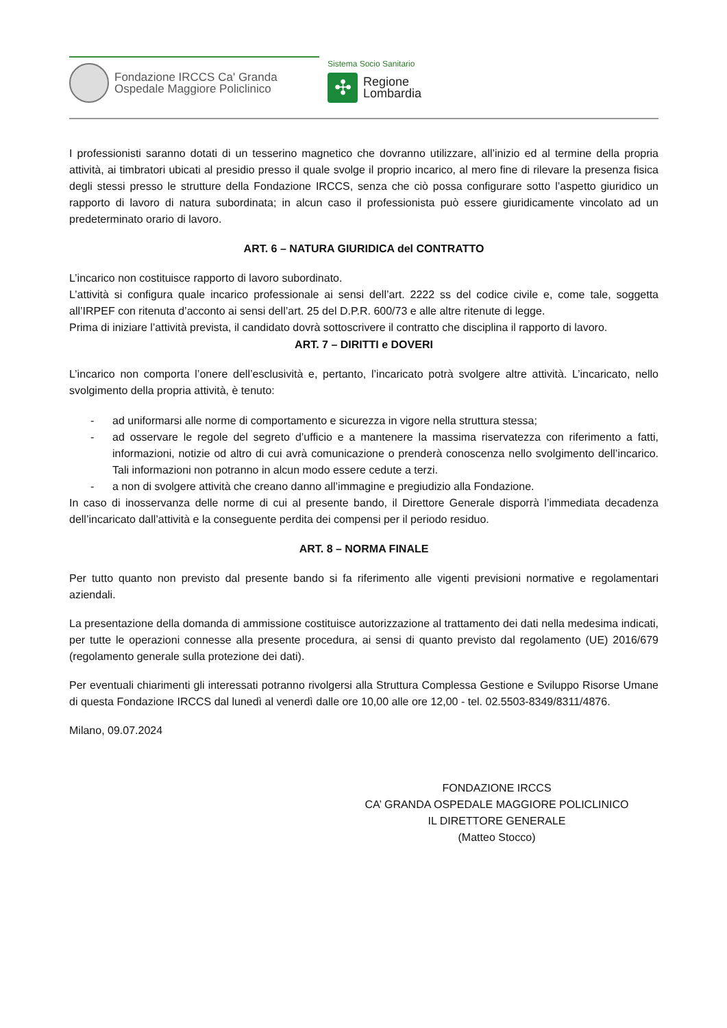Fondazione IRCCS Ca' Granda
Ospedale Maggiore Policlinico
Sistema Socio Sanitario
✣
Regione
Lombardia
I professionisti saranno dotati di un tesserino magnetico che dovranno utilizzare, all’inizio ed al termine della propria attività, ai timbratori ubicati al presidio presso il quale svolge il proprio incarico, al mero fine di rilevare la presenza fisica degli stessi presso le strutture della Fondazione IRCCS, senza che ciò possa configurare sotto l’aspetto giuridico un rapporto di lavoro di natura subordinata; in alcun caso il professionista può essere giuridicamente vincolato ad un predeterminato orario di lavoro.
ART. 6 – NATURA GIURIDICA del CONTRATTO
L’incarico non costituisce rapporto di lavoro subordinato.
L’attività si configura quale incarico professionale ai sensi dell’art. 2222 ss del codice civile e, come tale, soggetta all’IRPEF con ritenuta d’acconto ai sensi dell’art. 25 del D.P.R. 600/73 e alle altre ritenute di legge.
Prima di iniziare l’attività prevista, il candidato dovrà sottoscrivere il contratto che disciplina il rapporto di lavoro.
ART. 7 – DIRITTI e DOVERI
L’incarico non comporta l’onere dell’esclusività e, pertanto, l’incaricato potrà svolgere altre attività. L’incaricato, nello svolgimento della propria attività, è tenuto:
- ad uniformarsi alle norme di comportamento e sicurezza in vigore nella struttura stessa;
- ad osservare le regole del segreto d’ufficio e a mantenere la massima riservatezza con riferimento a fatti, informazioni, notizie od altro di cui avrà comunicazione o prenderà conoscenza nello svolgimento dell’incarico. Tali informazioni non potranno in alcun modo essere cedute a terzi.
- a non di svolgere attività che creano danno all’immagine e pregiudizio alla Fondazione.
In caso di inosservanza delle norme di cui al presente bando, il Direttore Generale disporrà l’immediata decadenza dell’incaricato dall’attività e la conseguente perdita dei compensi per il periodo residuo.
ART. 8 – NORMA FINALE
Per tutto quanto non previsto dal presente bando si fa riferimento alle vigenti previsioni normative e regolamentari aziendali.
La presentazione della domanda di ammissione costituisce autorizzazione al trattamento dei dati nella medesima indicati, per tutte le operazioni connesse alla presente procedura, ai sensi di quanto previsto dal regolamento (UE) 2016/679 (regolamento generale sulla protezione dei dati).
Per eventuali chiarimenti gli interessati potranno rivolgersi alla Struttura Complessa Gestione e Sviluppo Risorse Umane di questa Fondazione IRCCS dal lunedì al venerdì dalle ore 10,00 alle ore 12,00 - tel. 02.5503-8349/8311/4876.
Milano, 09.07.2024
FONDAZIONE IRCCS
CA’ GRANDA OSPEDALE MAGGIORE POLICLINICO
IL DIRETTORE GENERALE
(Matteo Stocco)